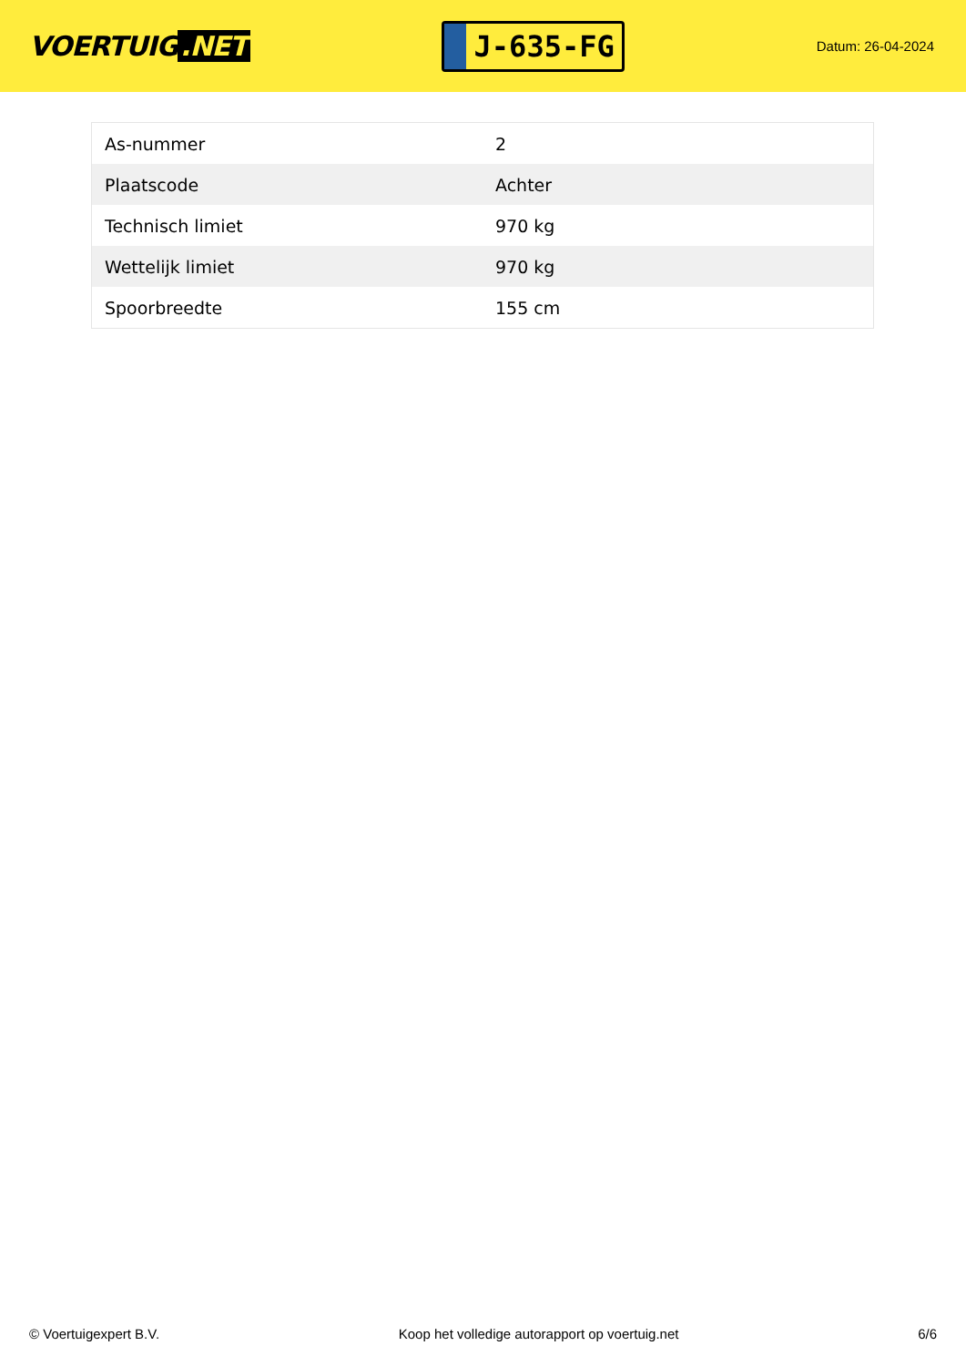VOERTUIG.NET
J-635-FG
Datum: 26-04-2024
| As-nummer | 2 |
| Plaatscode | Achter |
| Technisch limiet | 970 kg |
| Wettelijk limiet | 970 kg |
| Spoorbreedte | 155 cm |
© Voertuigexpert B.V. Koop het volledige autorapport op voertuig.net 6/6